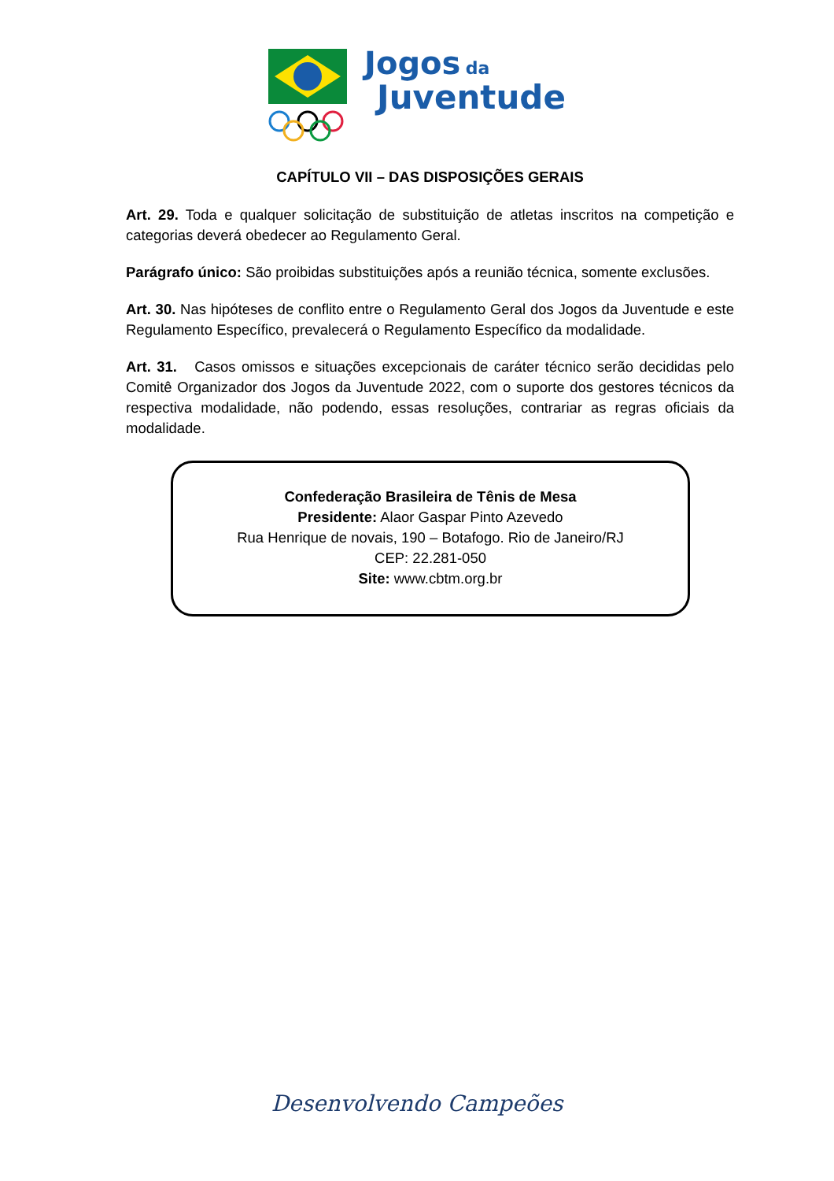Jogos da
Juventude
CAPÍTULO VII – DAS DISPOSIÇÕES GERAIS
Art. 29. Toda e qualquer solicitação de substituição de atletas inscritos na competição e categorias deverá obedecer ao Regulamento Geral.
Parágrafo único: São proibidas substituições após a reunião técnica, somente exclusões.
Art. 30. Nas hipóteses de conflito entre o Regulamento Geral dos Jogos da Juventude e este Regulamento Específico, prevalecerá o Regulamento Específico da modalidade.
Art. 31. Casos omissos e situações excepcionais de caráter técnico serão decididas pelo Comitê Organizador dos Jogos da Juventude 2022, com o suporte dos gestores técnicos da respectiva modalidade, não podendo, essas resoluções, contrariar as regras oficiais da modalidade.
Confederação Brasileira de Tênis de Mesa
Presidente: Alaor Gaspar Pinto Azevedo
Rua Henrique de novais, 190 – Botafogo. Rio de Janeiro/RJ
CEP: 22.281-050
Site: www.cbtm.org.br
Desenvolvendo Campeões